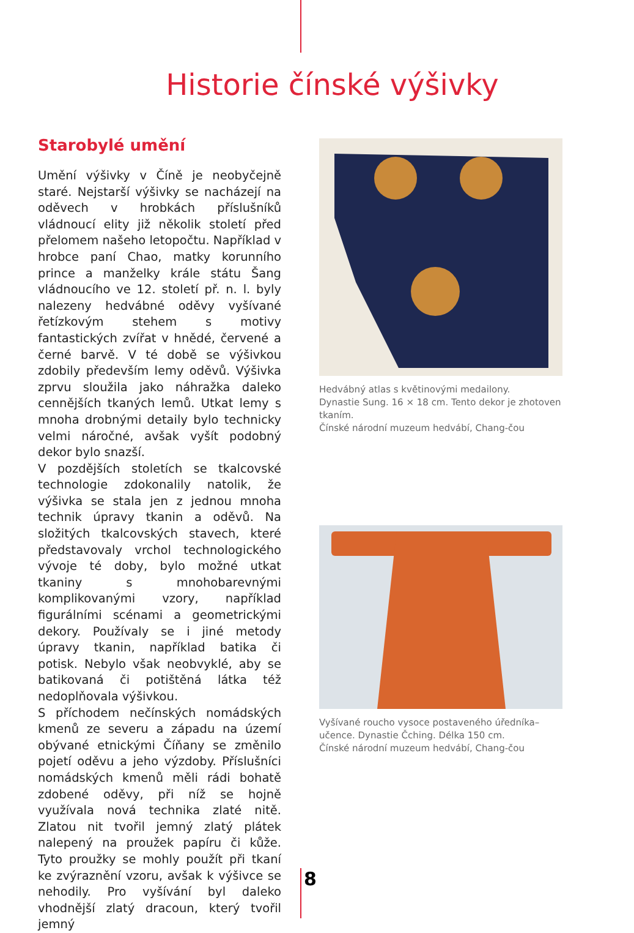Historie čínské výšivky
Starobylé umění
Umění výšivky v Číně je neobyčejně staré. Nejstarší výšivky se nacházejí na oděvech v hrobkách příslušníků vládnoucí elity již několik století před přelomem našeho letopočtu. Například v hrobce paní Chao, matky korunního prince a manželky krále státu Šang vládnoucího ve 12. století př. n. l. byly nalezeny hedvábné oděvy vyšívané řetízkovým stehem s motivy fantastických zvířat v hnědé, červené a černé barvě. V té době se výšivkou zdobily především lemy oděvů. Výšivka zprvu sloužila jako náhražka daleko cennějších tkaných lemů. Utkat lemy s mnoha drobnými detaily bylo technicky velmi náročné, avšak vyšít podobný dekor bylo snazší.
V pozdějších stoletích se tkalcovské technologie zdokonalily natolik, že výšivka se stala jen z jednou mnoha technik úpravy tkanin a oděvů. Na složitých tkalcovských stavech, které představovaly vrchol technologického vývoje té doby, bylo možné utkat tkaniny s mnohobarevnými komplikovanými vzory, například figurálními scénami a geometrickými dekory. Používaly se i jiné metody úpravy tkanin, například batika či potisk. Nebylo však neobvyklé, aby se batikovaná či potištěná látka též nedoplňovala výšivkou.
S příchodem nečínských nomádských kmenů ze severu a západu na území obývané etnickými Číňany se změnilo pojetí oděvu a jeho výzdoby. Příslušníci nomádských kmenů měli rádi bohatě zdobené oděvy, při níž se hojně využívala nová technika zlaté nitě. Zlatou nit tvořil jemný zlatý plátek nalepený na proužek papíru či kůže. Tyto proužky se mohly použít při tkaní ke zvýraznění vzoru, avšak k výšivce se nehodily. Pro vyšívání byl daleko vhodnější zlatý dracoun, který tvořil jemný
Hedvábný atlas s květinovými medailony.
Dynastie Sung. 16 × 18 cm. Tento dekor je zhotoven tkaním.
Čínské národní muzeum hedvábí, Chang-čou
Vyšívané roucho vysoce postaveného úředníka–učence. Dynastie Čching. Délka 150 cm.
Čínské národní muzeum hedvábí, Chang-čou
8